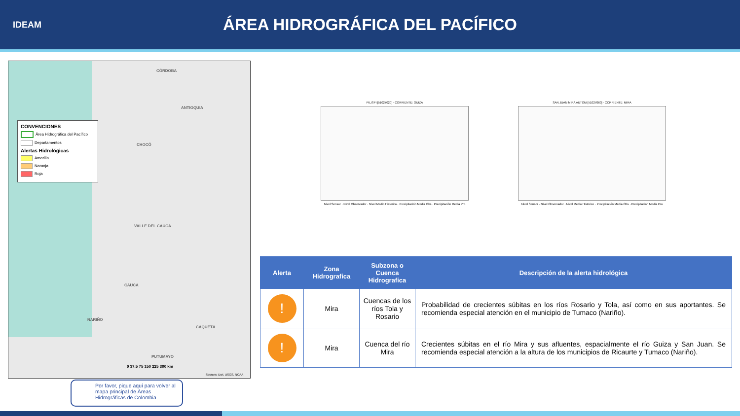IDEAM
ÁREA HIDROGRÁFICA DEL PACÍFICO
CONVENCIONES
Área Hidrográfica del Pacífico
Departamentos
Alertas Hidrológicas
Amarilla
Naranja
Roja
CÓRDOBA
ANTIOQUIA
CHOCÓ
VALLE DEL CAUCA
CAUCA
NARIÑO
PUTUMAYO
CAQUETÁ
0 37.5 75 150 225 300 km
Sources: Esri, USGS, NOAA
Por favor, pique aquí para volver al mapa principal de Áreas Hidrográficas de Colombia.
PILISPI [51027020] - CORRIENTE: GUIZA
Nivel Sensor · Nivel Observador · Nivel Medio Historico · Precipitación Media Obs · Precipitación Media Pro
SAN JUAN MIRA AUTOM [51027060] - CORRIENTE: MIRA
Nivel Sensor · Nivel Observador · Nivel Medio Historico · Precipitación Media Obs · Precipitación Media Pro
| Alerta | Zona Hidrografica | Subzona o Cuenca Hidrografica | Descripción de la alerta hidrológica |
| --- | --- | --- | --- |
| ! | Mira | Cuencas de los ríos Tola y Rosario | Probabilidad de crecientes súbitas en los ríos Rosario y Tola, así como en sus aportantes. Se recomienda especial atención en el municipio de Tumaco (Nariño). |
| ! | Mira | Cuenca del río Mira | Crecientes súbitas en el río Mira y sus afluentes, espacialmente el río Guiza y San Juan. Se recomienda especial atención a la altura de los municipios de Ricaurte y Tumaco (Nariño). |